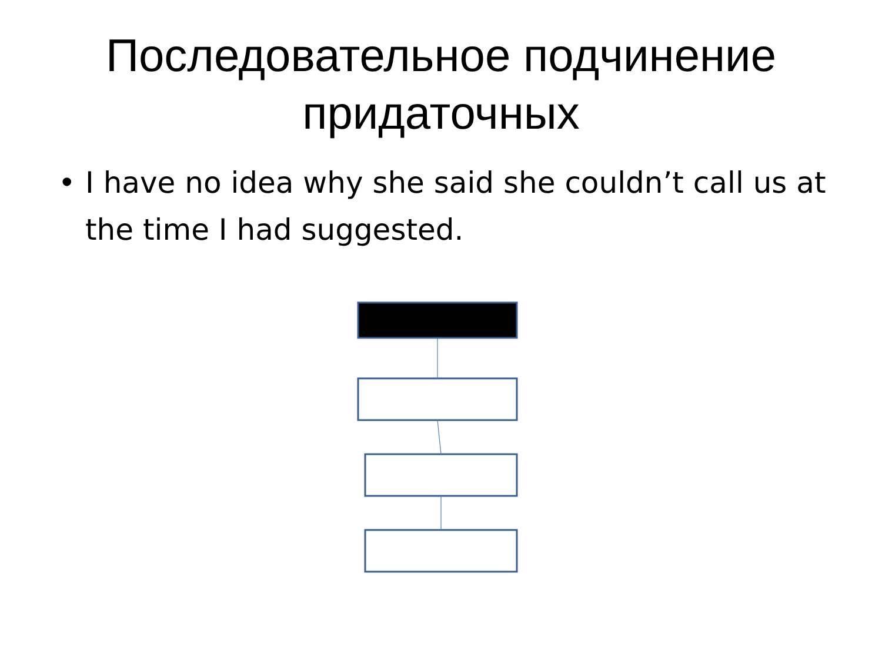Последовательное подчинение
придаточных
• I have no idea why she said she couldn’t call us at the time I had suggested.